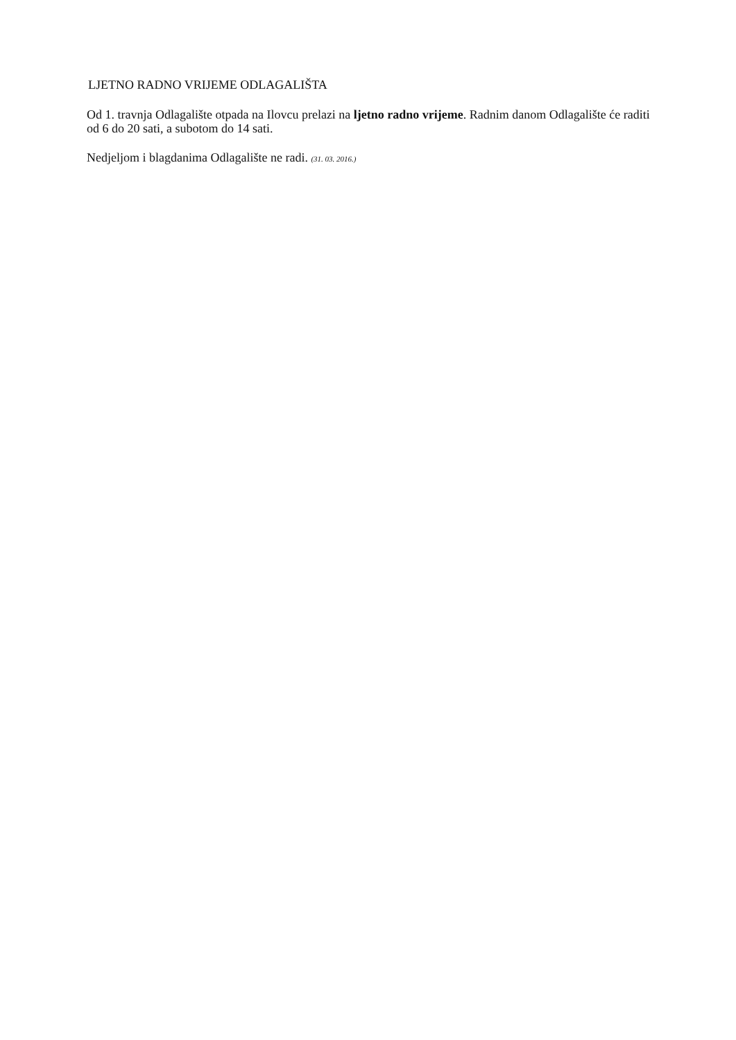LJETNO RADNO VRIJEME ODLAGALIŠTA
Od 1. travnja Odlagalište otpada na Ilovcu prelazi na ljetno radno vrijeme. Radnim danom Odlagalište će raditi od 6 do 20 sati, a subotom do 14 sati.
Nedjeljom i blagdanima Odlagalište ne radi. (31. 03. 2016.)